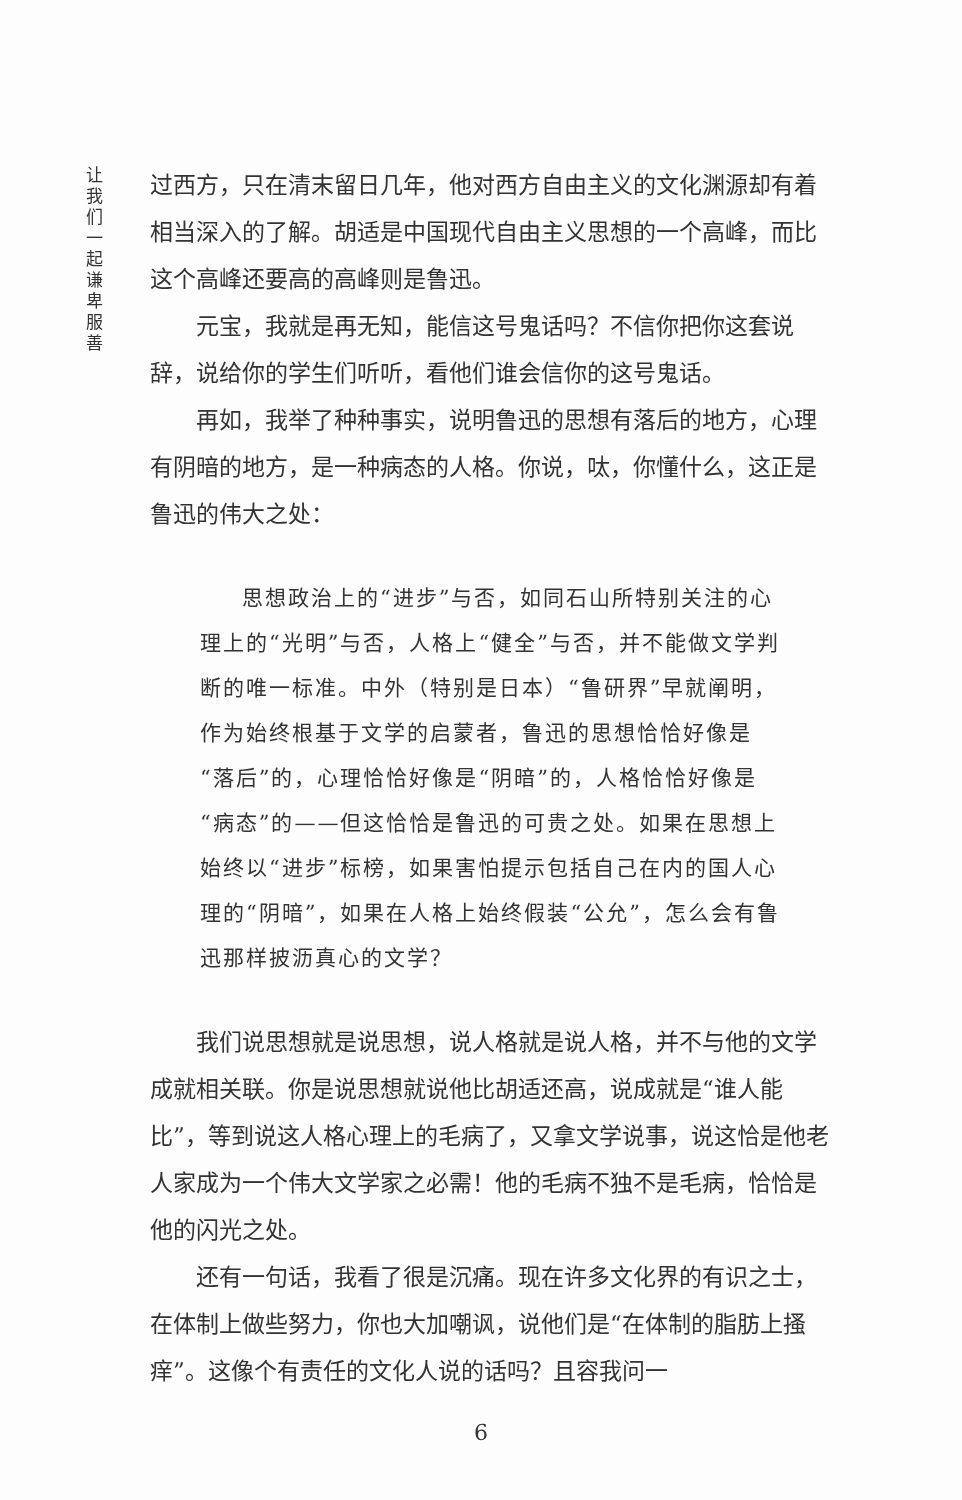让我们一起谦卑服善
过西方，只在清末留日几年，他对西方自由主义的文化渊源却有着相当深入的了解。胡适是中国现代自由主义思想的一个高峰，而比这个高峰还要高的高峰则是鲁迅。
元宝，我就是再无知，能信这号鬼话吗？不信你把你这套说辞，说给你的学生们听听，看他们谁会信你的这号鬼话。
再如，我举了种种事实，说明鲁迅的思想有落后的地方，心理有阴暗的地方，是一种病态的人格。你说，呔，你懂什么，这正是鲁迅的伟大之处：
思想政治上的“进步”与否，如同石山所特别关注的心理上的“光明”与否，人格上“健全”与否，并不能做文学判断的唯一标准。中外（特别是日本）“鲁研界”早就阐明，作为始终根基于文学的启蒙者，鲁迅的思想恰恰好像是“落后”的，心理恰恰好像是“阴暗”的，人格恰恰好像是“病态”的——但这恰恰是鲁迅的可贵之处。如果在思想上始终以“进步”标榜，如果害怕提示包括自己在内的国人心理的“阴暗”，如果在人格上始终假装“公允”，怎么会有鲁迅那样披沥真心的文学？
我们说思想就是说思想，说人格就是说人格，并不与他的文学成就相关联。你是说思想就说他比胡适还高，说成就是“谁人能比”，等到说这人格心理上的毛病了，又拿文学说事，说这恰是他老人家成为一个伟大文学家之必需！他的毛病不独不是毛病，恰恰是他的闪光之处。
还有一句话，我看了很是沉痛。现在许多文化界的有识之士，在体制上做些努力，你也大加嘲讽，说他们是“在体制的脂肪上搔痒”。这像个有责任的文化人说的话吗？且容我问一
6